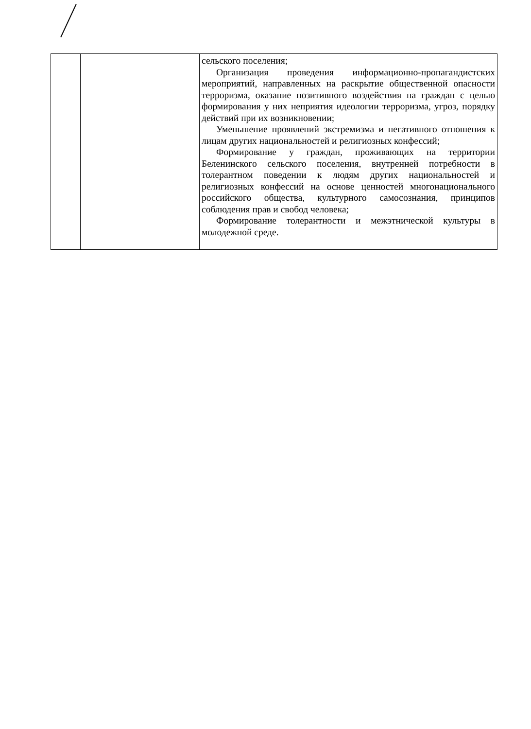| | | сельского поселения; Организация проведения информационно-пропагандистских мероприятий, направленных на раскрытие общественной опасности терроризма, оказание позитивного воздействия на граждан с целью формирования у них неприятия идеологии терроризма, угроз, порядку действий при их возникновении; Уменьшение проявлений экстремизма и негативного отношения к лицам других национальностей и религиозных конфессий; Формирование у граждан, проживающих на территории Беленинского сельского поселения, внутренней потребности в толерантном поведении к людям других национальностей и религиозных конфессий на основе ценностей многонационального российского общества, культурного самосознания, принципов соблюдения прав и свобод человека; Формирование толерантности и межэтнической культуры в молодежной среде. |